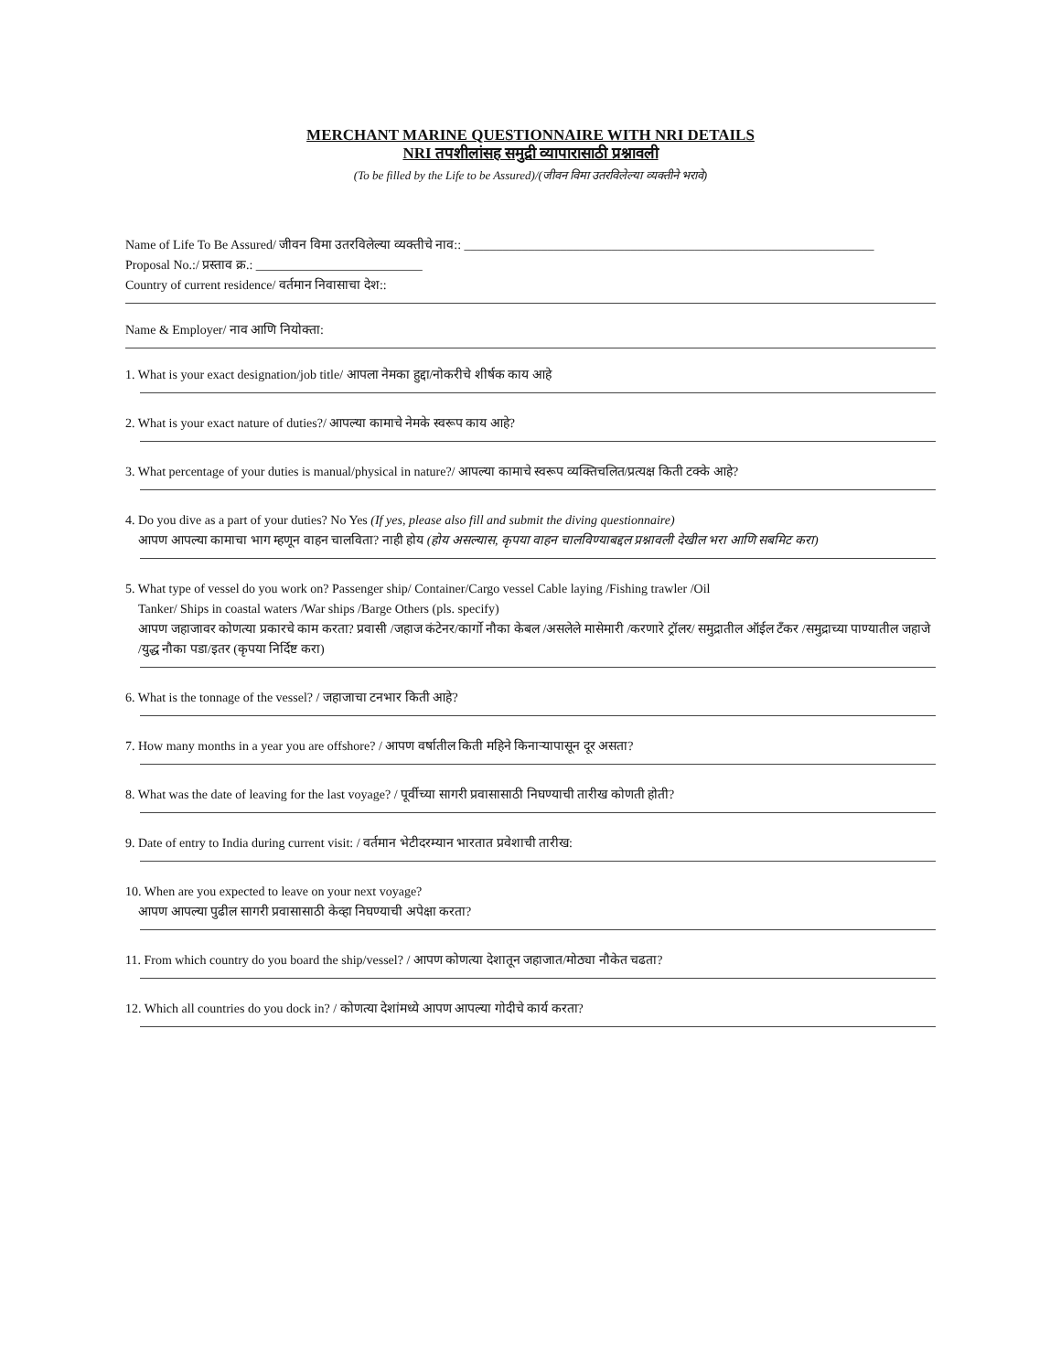MERCHANT MARINE QUESTIONNAIRE WITH NRI DETAILS
NRI तपशीलांसह समुद्री व्यापारासाठी प्रश्नावली
(To be filled by the Life to be Assured)/(जीवन विमा उतरविलेल्या व्यक्तीने भरावे)
Name of Life To Be Assured/ जीवन विमा उतरविलेल्या व्यक्तीचे नाव:: ________________________________________________________________
Proposal No.:/ प्रस्ताव क्र.: __________________________
Country of current residence/ वर्तमान निवासाचा देश::
Name & Employer/ नाव आणि नियोक्ता:
1. What is your exact designation/job title/ आपला नेमका हुद्दा/नोकरीचे शीर्षक काय आहे
2. What is your exact nature of duties?/ आपल्या कामाचे नेमके स्वरूप काय आहे?
3. What percentage of your duties is manual/physical in nature?/ आपल्या कामाचे स्वरूप व्यक्तिचलित/प्रत्यक्ष किती टक्के आहे?
4. Do you dive as a part of your duties? No Yes (If yes, please also fill and submit the diving questionnaire)
आपण आपल्या कामाचा भाग म्हणून वाहन चालविता? नाही होय (होय असल्यास, कृपया वाहन चालविण्याबद्दल प्रश्नावली देखील भरा आणि सबमिट करा)
5. What type of vessel do you work on? Passenger ship/ Container/Cargo vessel Cable laying /Fishing trawler /Oil
Tanker/ Ships in coastal waters /War ships /Barge Others (pls. specify)
आपण जहाजावर कोणत्या प्रकारचे काम करता? प्रवासी /जहाज कंटेनर/कार्गो नौका केबल /असलेले मासेमारी /करणारे ट्रॉलर/ समुद्रातील ऑईल टँकर /समुद्राच्या पाण्यातील जहाजे /युद्ध नौका पडा/इतर (कृपया निर्दिष्ट करा)
6. What is the tonnage of the vessel? / जहाजाचा टनभार किती आहे?
7. How many months in a year you are offshore? / आपण वर्षातील किती महिने किनाऱ्यापासून दूर असता?
8. What was the date of leaving for the last voyage? / पूर्वीच्या सागरी प्रवासासाठी निघण्याची तारीख कोणती होती?
9. Date of entry to India during current visit: / वर्तमान भेटीदरम्यान भारतात प्रवेशाची तारीख:
10. When are you expected to leave on your next voyage?
आपण आपल्या पुढील सागरी प्रवासासाठी केव्हा निघण्याची अपेक्षा करता?
11. From which country do you board the ship/vessel? / आपण कोणत्या देशातून जहाजात/मोठ्या नौकेत चढता?
12. Which all countries do you dock in? / कोणत्या देशांमध्ये आपण आपल्या गोदीचे कार्य करता?